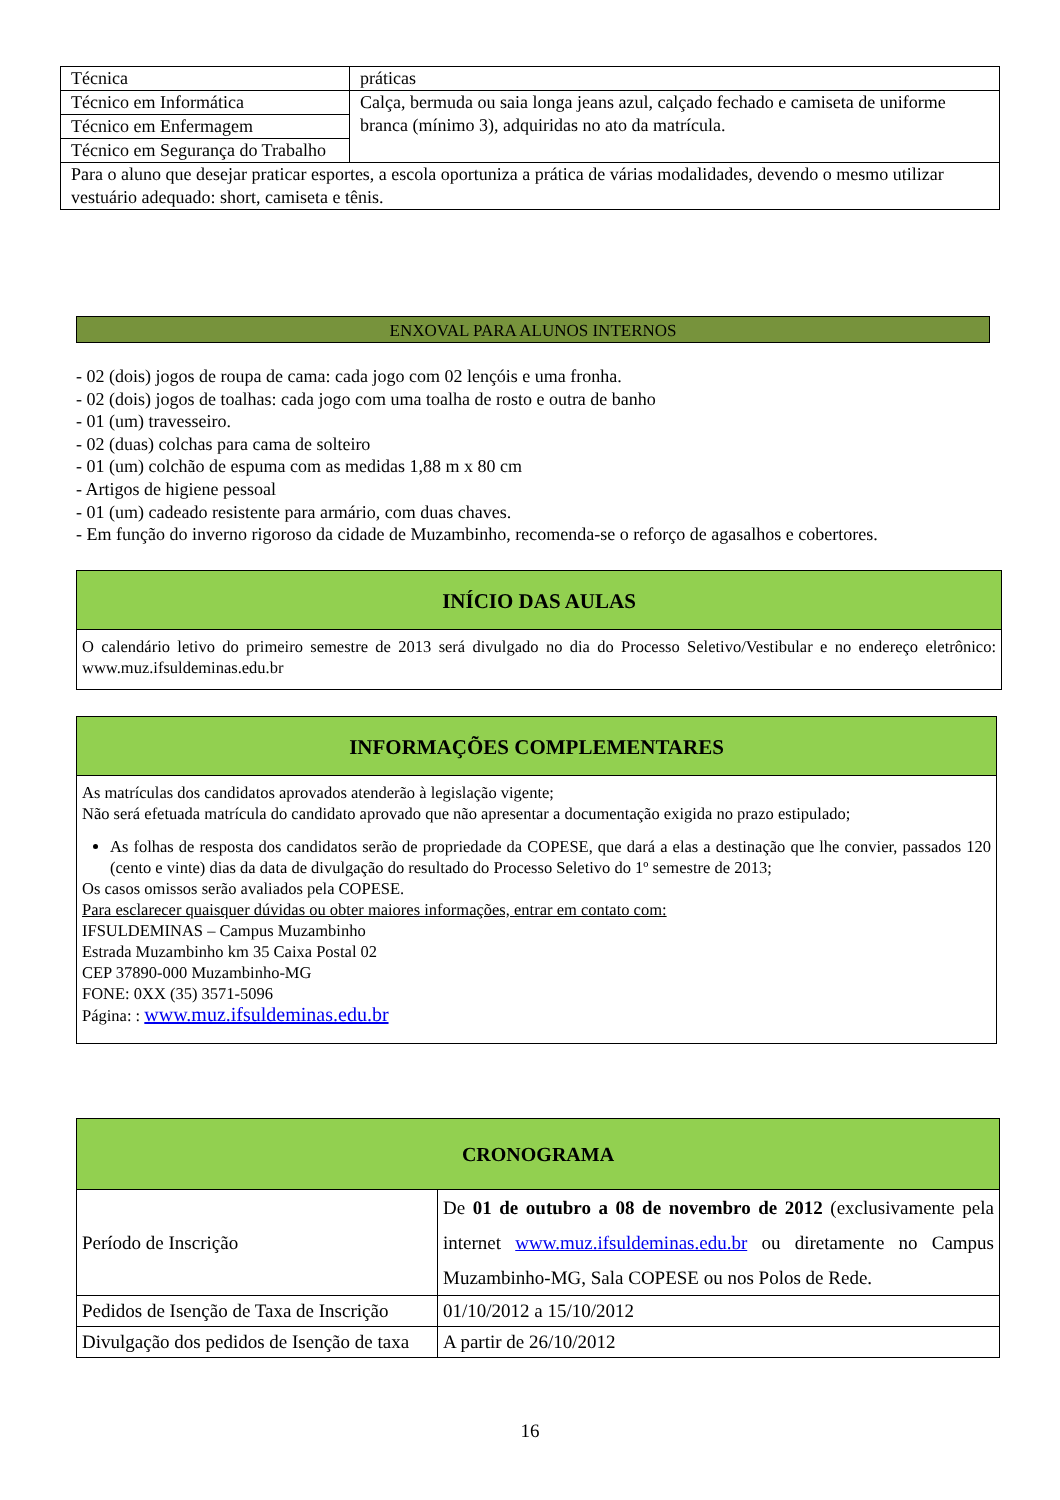| Técnica | práticas |
| Técnico em Informática | Calça, bermuda ou saia longa jeans azul, calçado fechado e camiseta de uniforme branca (mínimo 3), adquiridas no ato da matrícula. |
| Técnico em Enfermagem | |
| Técnico em Segurança do Trabalho | |
| Para o aluno que desejar praticar esportes, a escola oportuniza a prática de várias modalidades, devendo o mesmo utilizar vestuário adequado: short, camiseta e tênis. | |
ENXOVAL PARA ALUNOS INTERNOS
- 02 (dois) jogos de roupa de cama: cada jogo com 02 lençóis e uma fronha.
- 02 (dois) jogos de toalhas: cada jogo com uma toalha de rosto e outra de banho
- 01 (um) travesseiro.
- 02 (duas) colchas para cama de solteiro
- 01 (um) colchão de espuma com as medidas 1,88 m x 80 cm
- Artigos de higiene pessoal
- 01 (um) cadeado resistente para armário, com duas chaves.
- Em função do inverno rigoroso da cidade de Muzambinho, recomenda-se o reforço de agasalhos e cobertores.
INÍCIO DAS AULAS
O calendário letivo do primeiro semestre de 2013 será divulgado no dia do Processo Seletivo/Vestibular e no endereço eletrônico: www.muz.ifsuldeminas.edu.br
INFORMAÇÕES COMPLEMENTARES
As matrículas dos candidatos aprovados atenderão à legislação vigente;
Não será efetuada matrícula do candidato aprovado que não apresentar a documentação exigida no prazo estipulado;
As folhas de resposta dos candidatos serão de propriedade da COPESE, que dará a elas a destinação que lhe convier, passados 120 (cento e vinte) dias da data de divulgação do resultado do Processo Seletivo do 1º semestre de 2013;
Os casos omissos serão avaliados pela COPESE.
Para esclarecer quaisquer dúvidas ou obter maiores informações, entrar em contato com:
IFSULDEMINAS – Campus Muzambinho
Estrada Muzambinho km 35 Caixa Postal 02
CEP 37890-000 Muzambinho-MG
FONE: 0XX (35) 3571-5096
Página: : www.muz.ifsuldeminas.edu.br
| CRONOGRAMA | |
| --- | --- |
| Período de Inscrição | De 01 de outubro a 08 de novembro de 2012 (exclusivamente pela internet www.muz.ifsuldeminas.edu.br ou diretamente no Campus Muzambinho-MG, Sala COPESE ou nos Polos de Rede. |
| Pedidos de Isenção de Taxa de Inscrição | 01/10/2012 a 15/10/2012 |
| Divulgação dos pedidos de Isenção de taxa | A partir de 26/10/2012 |
16